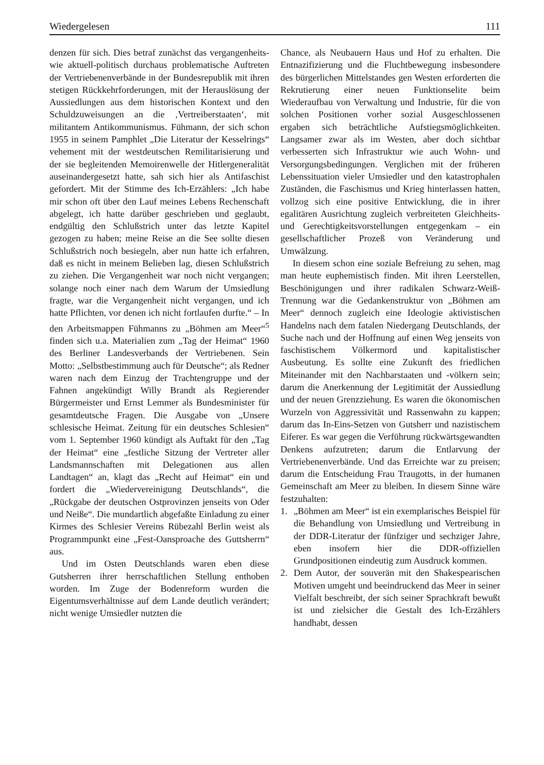Wiedergelesen 111
denzen für sich. Dies betraf zunächst das vergangenheits- wie aktuell-politisch durchaus problematische Auftreten der Vertriebenenverbände in der Bundesrepublik mit ihren stetigen Rückkehrforderungen, mit der Herauslösung der Aussiedlungen aus dem historischen Kontext und den Schuldzuweisungen an die ‚Vertreiberstaaten‘, mit militantem Antikommunismus. Fühmann, der sich schon 1955 in seinem Pamphlet „Die Literatur der Kesselrings“ vehement mit der westdeutschen Remilitarisierung und der sie begleitenden Memoirenwelle der Hitlergeneralität auseinandergesetzt hatte, sah sich hier als Antifaschist gefordert. Mit der Stimme des Ich-Erzählers: „Ich habe mir schon oft über den Lauf meines Lebens Rechenschaft abgelegt, ich hatte darüber geschrieben und geglaubt, endgültig den Schlußstrich unter das letzte Kapitel gezogen zu haben; meine Reise an die See sollte diesen Schlußstrich noch besiegeln, aber nun hatte ich erfahren, daß es nicht in meinem Belieben lag, diesen Schlußstrich zu ziehen. Die Vergangenheit war noch nicht vergangen; solange noch einer nach dem Warum der Umsiedlung fragte, war die Vergangenheit nicht vergangen, und ich hatte Pflichten, vor denen ich nicht fortlaufen durfte.“ – In den Arbeitsmappen Fühmanns zu „Böhmen am Meer“<sup>5</sup> finden sich u.a. Materialien zum „Tag der Heimat“ 1960 des Berliner Landesverbands der Vertriebenen. Sein Motto: „Selbstbestimmung auch für Deutsche“; als Redner waren nach dem Einzug der Trachtengruppe und der Fahnen angekündigt Willy Brandt als Regierender Bürgermeister und Ernst Lemmer als Bundesminister für gesamtdeutsche Fragen. Die Ausgabe von „Unsere schlesische Heimat. Zeitung für ein deutsches Schlesien“ vom 1. September 1960 kündigt als Auftakt für den „Tag der Heimat“ eine „festliche Sitzung der Vertreter aller Landsmannschaften mit Delegationen aus allen Landtagen“ an, klagt das „Recht auf Heimat“ ein und fordert die „Wiedervereinigung Deutschlands“, die „Rückgabe der deutschen Ostprovinzen jenseits von Oder und Neiße“. Die mundartlich abgefaßte Einladung zu einer Kirmes des Schlesier Vereins Rübezahl Berlin weist als Programmpunkt eine „Fest-Oansproache des Guttsherrn“ aus.
Und im Osten Deutschlands waren eben diese Gutsherren ihrer herrschaftlichen Stellung enthoben worden. Im Zuge der Bodenreform wurden die Eigentumsverhältnisse auf dem Lande deutlich verändert; nicht wenige Umsiedler nutzten die
Chance, als Neubauern Haus und Hof zu erhalten. Die Entnazifizierung und die Fluchtbewegung insbesondere des bürgerlichen Mittelstandes gen Westen erforderten die Rekrutierung einer neuen Funktionselite beim Wiederaufbau von Verwaltung und Industrie, für die von solchen Positionen vorher sozial Ausgeschlossenen ergaben sich beträchtliche Aufstiegsmöglichkeiten. Langsamer zwar als im Westen, aber doch sichtbar verbesserten sich Infrastruktur wie auch Wohn- und Versorgungsbedingungen. Verglichen mit der früheren Lebenssituation vieler Umsiedler und den katastrophalen Zuständen, die Faschismus und Krieg hinterlassen hatten, vollzog sich eine positive Entwicklung, die in ihrer egalitären Ausrichtung zugleich verbreiteten Gleichheits- und Gerechtigkeitsvorstellungen entgegenkam – ein gesellschaftlicher Prozeß von Veränderung und Umwälzung.
In diesem schon eine soziale Befreiung zu sehen, mag man heute euphemistisch finden. Mit ihren Leerstellen, Beschönigungen und ihrer radikalen Schwarz-Weiß-Trennung war die Gedankenstruktur von „Böhmen am Meer“ dennoch zugleich eine Ideologie aktivistischen Handelns nach dem fatalen Niedergang Deutschlands, der Suche nach und der Hoffnung auf einen Weg jenseits von faschistischem Völkermord und kapitalistischer Ausbeutung. Es sollte eine Zukunft des friedlichen Miteinander mit den Nachbarstaaten und -völkern sein; darum die Anerkennung der Legitimität der Aussiedlung und der neuen Grenzziehung. Es waren die ökonomischen Wurzeln von Aggressivität und Rassenwahn zu kappen; darum das In-Eins-Setzen von Gutsherr und nazistischem Eiferer. Es war gegen die Verführung rückwärtsgewandten Denkens aufzutreten; darum die Entlarvung der Vertriebenenverbände. Und das Erreichte war zu preisen; darum die Entscheidung Frau Traugotts, in der humanen Gemeinschaft am Meer zu bleiben. In diesem Sinne wäre festzuhalten:
1. „Böhmen am Meer“ ist ein exemplarisches Beispiel für die Behandlung von Umsiedlung und Vertreibung in der DDR-Literatur der fünfziger und sechziger Jahre, eben insofern hier die DDR-offiziellen Grundpositionen eindeutig zum Ausdruck kommen.
2. Dem Autor, der souverän mit den Shakespearischen Motiven umgeht und beeindruckend das Meer in seiner Vielfalt beschreibt, der sich seiner Sprachkraft bewußt ist und zielsicher die Gestalt des Ich-Erzählers handhabt, dessen